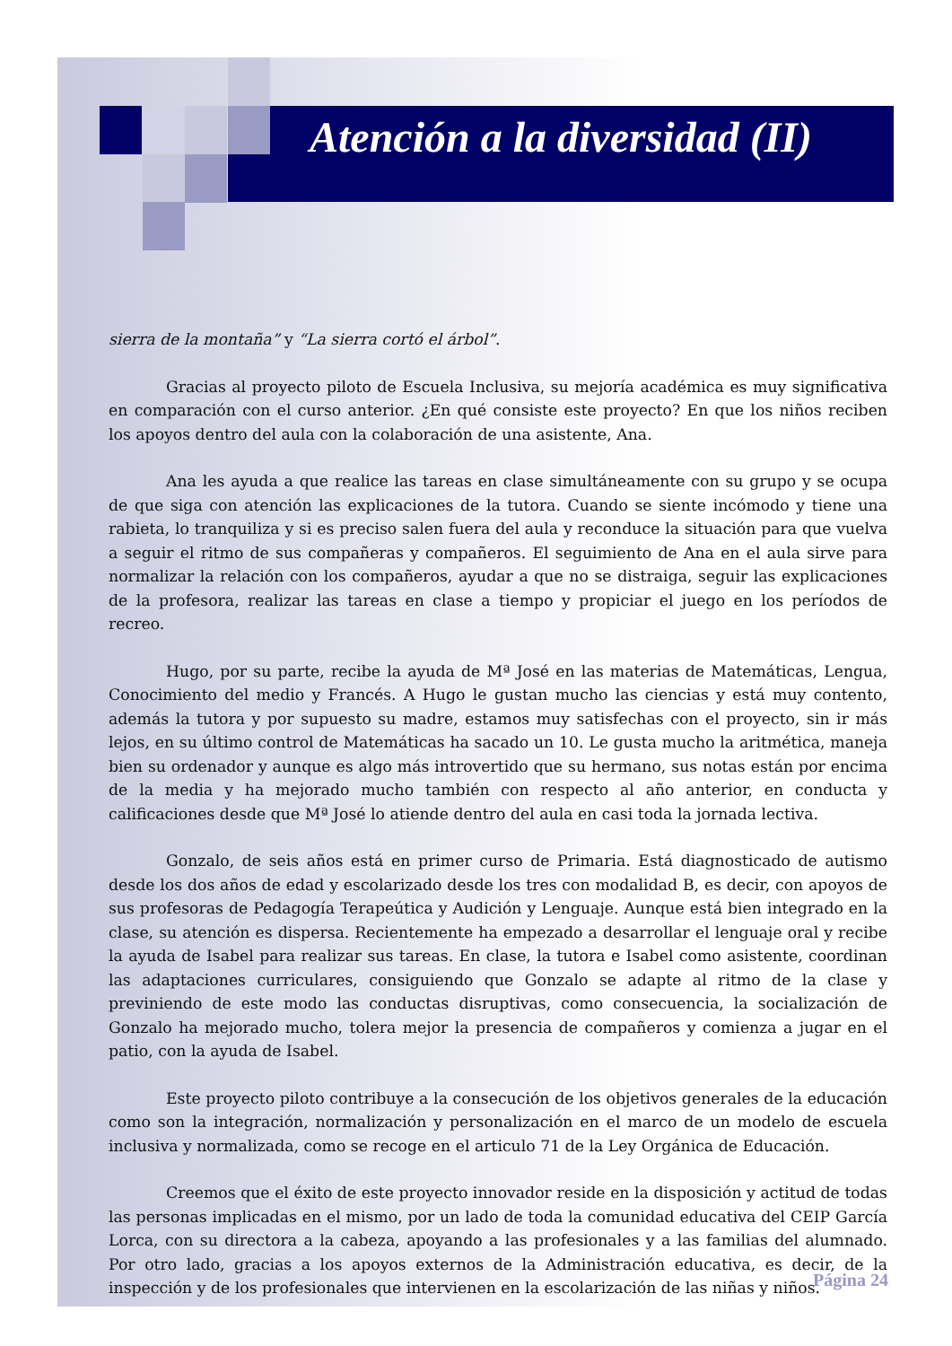Atención a la diversidad (II)
sierra de la montaña” y “La sierra cortó el árbol”.
Gracias al proyecto piloto de Escuela Inclusiva, su mejoría académica es muy significativa en comparación con el curso anterior. ¿En qué consiste este proyecto? En que los niños reciben los apoyos dentro del aula con la colaboración de una asistente, Ana.
Ana les ayuda a que realice las tareas en clase simultáneamente con su grupo y se ocupa de que siga con atención las explicaciones de la tutora. Cuando se siente incómodo y tiene una rabieta, lo tranquiliza y si es preciso salen fuera del aula y reconduce la situación para que vuelva a seguir el ritmo de sus compañeras y compañeros. El seguimiento de Ana en el aula sirve para normalizar la relación con los compañeros, ayudar a que no se distraiga, seguir las explicaciones de la profesora, realizar las tareas en clase a tiempo y propiciar el juego en los períodos de recreo.
Hugo, por su parte, recibe la ayuda de Mª José en las materias de Matemáticas, Lengua, Conocimiento del medio y Francés. A Hugo le gustan mucho las ciencias y está muy contento, además la tutora y por supuesto su madre, estamos muy satisfechas con el proyecto, sin ir más lejos, en su último control de Matemáticas ha sacado un 10. Le gusta mucho la aritmética, maneja bien su ordenador y aunque es algo más introvertido que su hermano, sus notas están por encima de la media y ha mejorado mucho también con respecto al año anterior, en conducta y calificaciones desde que Mª José lo atiende dentro del aula en casi toda la jornada lectiva.
Gonzalo, de seis años está en primer curso de Primaria. Está diagnosticado de autismo desde los dos años de edad y escolarizado desde los tres con modalidad B, es decir, con apoyos de sus profesoras de Pedagogía Terapeútica y Audición y Lenguaje. Aunque está bien integrado en la clase, su atención es dispersa. Recientemente ha empezado a desarrollar el lenguaje oral y recibe la ayuda de Isabel para realizar sus tareas. En clase, la tutora e Isabel como asistente, coordinan las adaptaciones curriculares, consiguiendo que Gonzalo se adapte al ritmo de la clase y previniendo de este modo las conductas disruptivas, como consecuencia, la socialización de Gonzalo ha mejorado mucho, tolera mejor la presencia de compañeros y comienza a jugar en el patio, con la ayuda de Isabel.
Este proyecto piloto contribuye a la consecución de los objetivos generales de la educación como son la integración, normalización y personalización en el marco de un modelo de escuela inclusiva y normalizada, como se recoge en el articulo 71 de la Ley Orgánica de Educación.
Creemos que el éxito de este proyecto innovador reside en la disposición y actitud de todas las personas implicadas en el mismo, por un lado de toda la comunidad educativa del CEIP García Lorca, con su directora a la cabeza, apoyando a las profesionales y a las familias del alumnado. Por otro lado, gracias a los apoyos externos de la Administración educativa, es decir, de la inspección y de los profesionales que intervienen en la escolarización de las niñas y niños.
Página 24